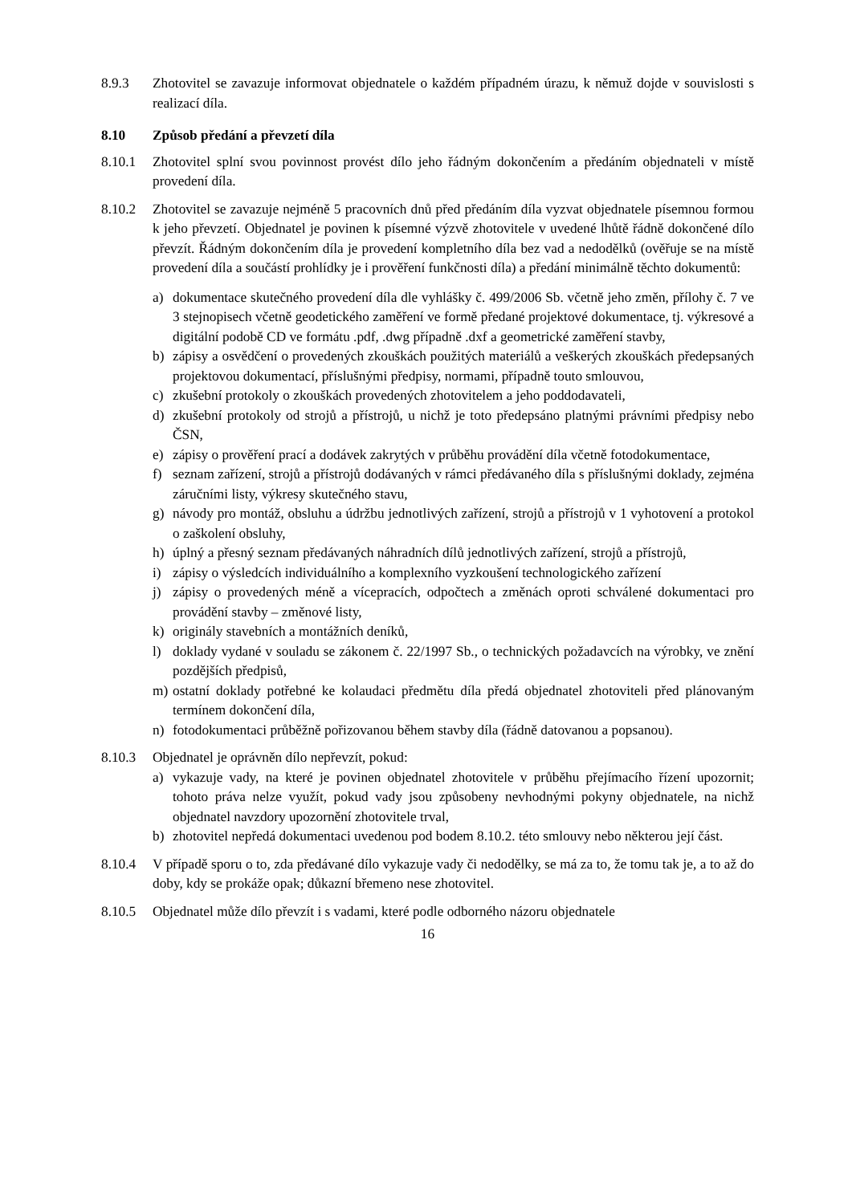8.9.3 Zhotovitel se zavazuje informovat objednatele o každém případném úrazu, k němuž dojde v souvislosti s realizací díla.
8.10 Způsob předání a převzetí díla
8.10.1 Zhotovitel splní svou povinnost provést dílo jeho řádným dokončením a předáním objednateli v místě provedení díla.
8.10.2 Zhotovitel se zavazuje nejméně 5 pracovních dnů před předáním díla vyzvat objednatele písemnou formou k jeho převzetí. Objednatel je povinen k písemné výzvě zhotovitele v uvedené lhůtě řádně dokončené dílo převzít. Řádným dokončením díla je provedení kompletního díla bez vad a nedodělků (ověřuje se na místě provedení díla a součástí prohlídky je i prověření funkčnosti díla) a předání minimálně těchto dokumentů:
a) dokumentace skutečného provedení díla dle vyhlášky č. 499/2006 Sb. včetně jeho změn, přílohy č. 7 ve 3 stejnopisech včetně geodetického zaměření ve formě předané projektové dokumentace, tj. výkresové a digitální podobě CD ve formátu .pdf, .dwg případně .dxf a geometrické zaměření stavby,
b) zápisy a osvědčení o provedených zkouškách použitých materiálů a veškerých zkouškách předepsaných projektovou dokumentací, příslušnými předpisy, normami, případně touto smlouvou,
c) zkušební protokoly o zkouškách provedených zhotovitelem a jeho poddodavateli,
d) zkušební protokoly od strojů a přístrojů, u nichž je toto předepsáno platnými právními předpisy nebo ČSN,
e) zápisy o prověření prací a dodávek zakrytých v průběhu provádění díla včetně fotodokumentace,
f) seznam zařízení, strojů a přístrojů dodávaných v rámci předávaného díla s příslušnými doklady, zejména záručními listy, výkresy skutečného stavu,
g) návody pro montáž, obsluhu a údržbu jednotlivých zařízení, strojů a přístrojů v 1 vyhotovení a protokol o zaškolení obsluhy,
h) úplný a přesný seznam předávaných náhradních dílů jednotlivých zařízení, strojů a přístrojů,
i) zápisy o výsledcích individuálního a komplexního vyzkoušení technologického zařízení
j) zápisy o provedených méně a vícepracích, odpočtech a změnách oproti schválené dokumentaci pro provádění stavby – změnové listy,
k) originály stavebních a montážních deníků,
l) doklady vydané v souladu se zákonem č. 22/1997 Sb., o technických požadavcích na výrobky, ve znění pozdějších předpisů,
m) ostatní doklady potřebné ke kolaudaci předmětu díla předá objednatel zhotoviteli před plánovaným termínem dokončení díla,
n) fotodokumentaci průběžně pořizovanou během stavby díla (řádně datovanou a popsanou).
8.10.3 Objednatel je oprávněn dílo nepřevzít, pokud:
a) vykazuje vady, na které je povinen objednatel zhotovitele v průběhu přejímacího řízení upozornit; tohoto práva nelze využít, pokud vady jsou způsobeny nevhodnými pokyny objednatele, na nichž objednatel navzdory upozornění zhotovitele trval,
b) zhotovitel nepředá dokumentaci uvedenou pod bodem 8.10.2. této smlouvy nebo některou její část.
8.10.4 V případě sporu o to, zda předávané dílo vykazuje vady či nedodělky, se má za to, že tomu tak je, a to až do doby, kdy se prokáže opak; důkazní břemeno nese zhotovitel.
8.10.5 Objednatel může dílo převzít i s vadami, které podle odborného názoru objednatele
16